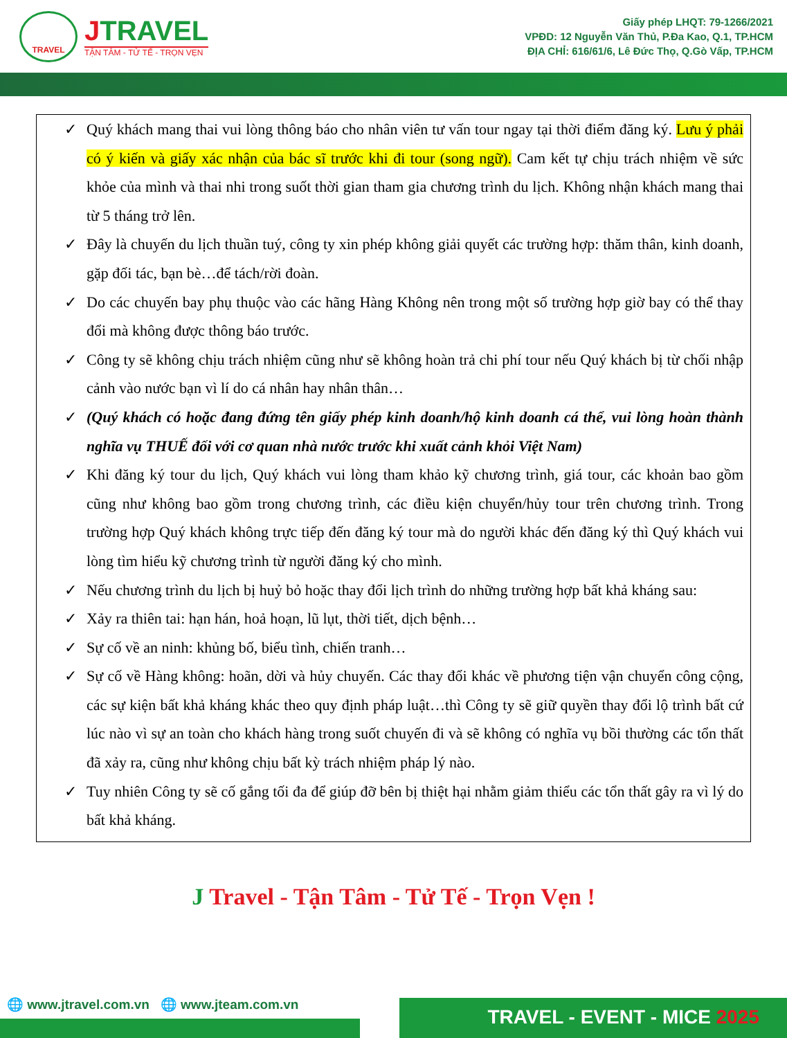TRAVEL
JTRAVEL
TẬN TÂM - TỬ TẾ - TRỌN VẸN
Giấy phép LHQT: 79-1266/2021
VPĐD: 12 Nguyễn Văn Thủ, P.Đa Kao, Q.1, TP.HCM
ĐỊA CHỈ: 616/61/6, Lê Đức Thọ, Q.Gò Vấp, TP.HCM
✓ Quý khách mang thai vui lòng thông báo cho nhân viên tư vấn tour ngay tại thời điểm đăng ký. Lưu ý phải có ý kiến và giấy xác nhận của bác sĩ trước khi đi tour (song ngữ). Cam kết tự chịu trách nhiệm về sức khỏe của mình và thai nhi trong suốt thời gian tham gia chương trình du lịch. Không nhận khách mang thai từ 5 tháng trở lên.
✓ Đây là chuyến du lịch thuần tuý, công ty xin phép không giải quyết các trường hợp: thăm thân, kinh doanh, gặp đối tác, bạn bè…để tách/rời đoàn.
✓ Do các chuyến bay phụ thuộc vào các hãng Hàng Không nên trong một số trường hợp giờ bay có thể thay đổi mà không được thông báo trước.
✓ Công ty sẽ không chịu trách nhiệm cũng như sẽ không hoàn trả chi phí tour nếu Quý khách bị từ chối nhập cảnh vào nước bạn vì lí do cá nhân hay nhân thân…
✓ (Quý khách có hoặc đang đứng tên giấy phép kinh doanh/hộ kinh doanh cá thể, vui lòng hoàn thành nghĩa vụ THUẾ đối với cơ quan nhà nước trước khi xuất cảnh khỏi Việt Nam)
✓ Khi đăng ký tour du lịch, Quý khách vui lòng tham khảo kỹ chương trình, giá tour, các khoản bao gồm cũng như không bao gồm trong chương trình, các điều kiện chuyển/hủy tour trên chương trình. Trong trường hợp Quý khách không trực tiếp đến đăng ký tour mà do người khác đến đăng ký thì Quý khách vui lòng tìm hiểu kỹ chương trình từ người đăng ký cho mình.
✓ Nếu chương trình du lịch bị huỷ bỏ hoặc thay đổi lịch trình do những trường hợp bất khả kháng sau:
✓ Xảy ra thiên tai: hạn hán, hoả hoạn, lũ lụt, thời tiết, dịch bệnh…
✓ Sự cố về an ninh: khủng bố, biểu tình, chiến tranh…
✓ Sự cố về Hàng không: hoãn, dời và hủy chuyến. Các thay đổi khác về phương tiện vận chuyển công cộng, các sự kiện bất khả kháng khác theo quy định pháp luật…thì Công ty sẽ giữ quyền thay đổi lộ trình bất cứ lúc nào vì sự an toàn cho khách hàng trong suốt chuyến đi và sẽ không có nghĩa vụ bồi thường các tổn thất đã xảy ra, cũng như không chịu bất kỳ trách nhiệm pháp lý nào.
✓ Tuy nhiên Công ty sẽ cố gắng tối đa để giúp đỡ bên bị thiệt hại nhằm giảm thiểu các tổn thất gây ra vì lý do bất khả kháng.
J Travel - Tận Tâm - Tử Tế - Trọn Vẹn !
🌐 www.jtravel.com.vn 🌐 www.jteam.com.vn
TRAVEL - EVENT - MICE 2025